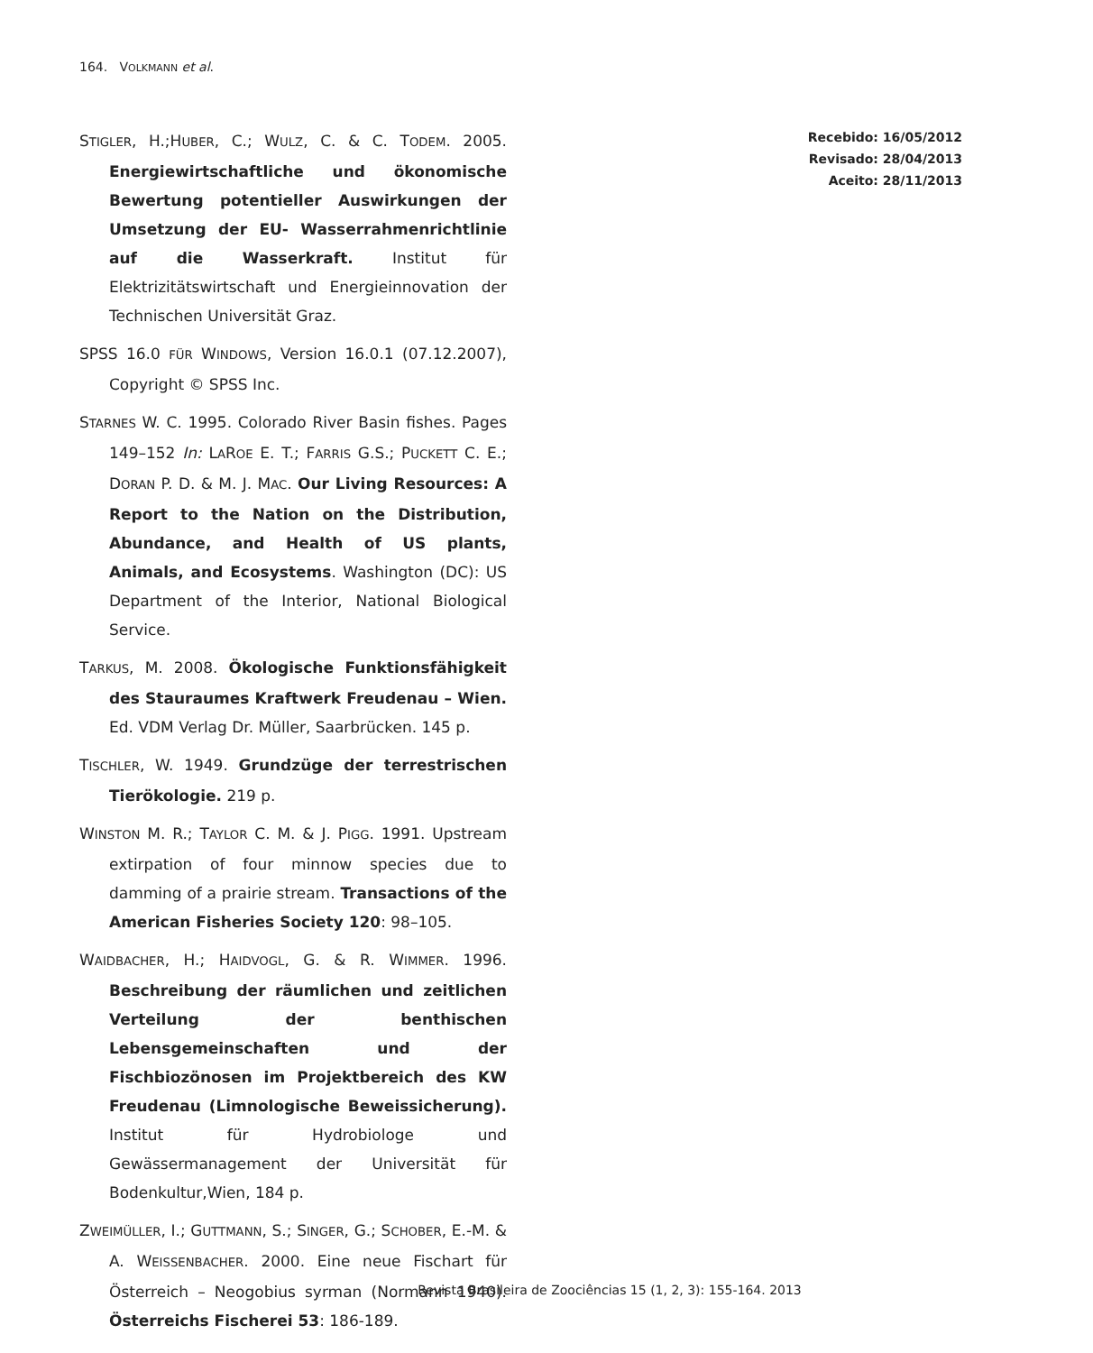164. VOLKMANN et al.
STIGLER, H.;HUBER, C.; WULZ, C. & C. TODEM. 2005. Energiewirtschaftliche und ökonomische Bewertung potentieller Auswirkungen der Umsetzung der EU- Wasserrahmenrichtlinie auf die Wasserkraft. Institut für Elektrizitätswirtschaft und Energieinnovation der Technischen Universität Graz.
SPSS 16.0 FÜR WINDOWS, Version 16.0.1 (07.12.2007), Copyright © SPSS Inc.
STARNES W. C. 1995. Colorado River Basin fishes. Pages 149–152 In: LAROE E. T.; FARRIS G.S.; PUCKETT C. E.; DORAN P. D. & M. J. MAC. Our Living Resources: A Report to the Nation on the Distribution, Abundance, and Health of US plants, Animals, and Ecosystems. Washington (DC): US Department of the Interior, National Biological Service.
TARKUS, M. 2008. Ökologische Funktionsfähigkeit des Stauraumes Kraftwerk Freudenau – Wien. Ed. VDM Verlag Dr. Müller, Saarbrücken. 145 p.
TISCHLER, W. 1949. Grundzüge der terrestrischen Tierökologie. 219 p.
WINSTON M. R.; TAYLOR C. M. & J. PIGG. 1991. Upstream extirpation of four minnow species due to damming of a prairie stream. Transactions of the American Fisheries Society 120: 98–105.
WAIDBACHER, H.; HAIDVOGL, G. & R. WIMMER. 1996. Beschreibung der räumlichen und zeitlichen Verteilung der benthischen Lebensgemeinschaften und der Fischbiozönosen im Projektbereich des KW Freudenau (Limnologische Beweissicherung). Institut für Hydrobiologe und Gewässermanagement der Universität für Bodenkultur,Wien, 184 p.
ZWEIMÜLLER, I.; GUTTMANN, S.; SINGER, G.; SCHOBER, E.-M. & A. WEISSENBACHER. 2000. Eine neue Fischart für Österreich – Neogobius syrman (Normann 1940). Österreichs Fischerei 53: 186-189.
Recebido: 16/05/2012
Revisado: 28/04/2013
Aceito: 28/11/2013
Revista Brasileira de Zoociências 15 (1, 2, 3): 155-164. 2013